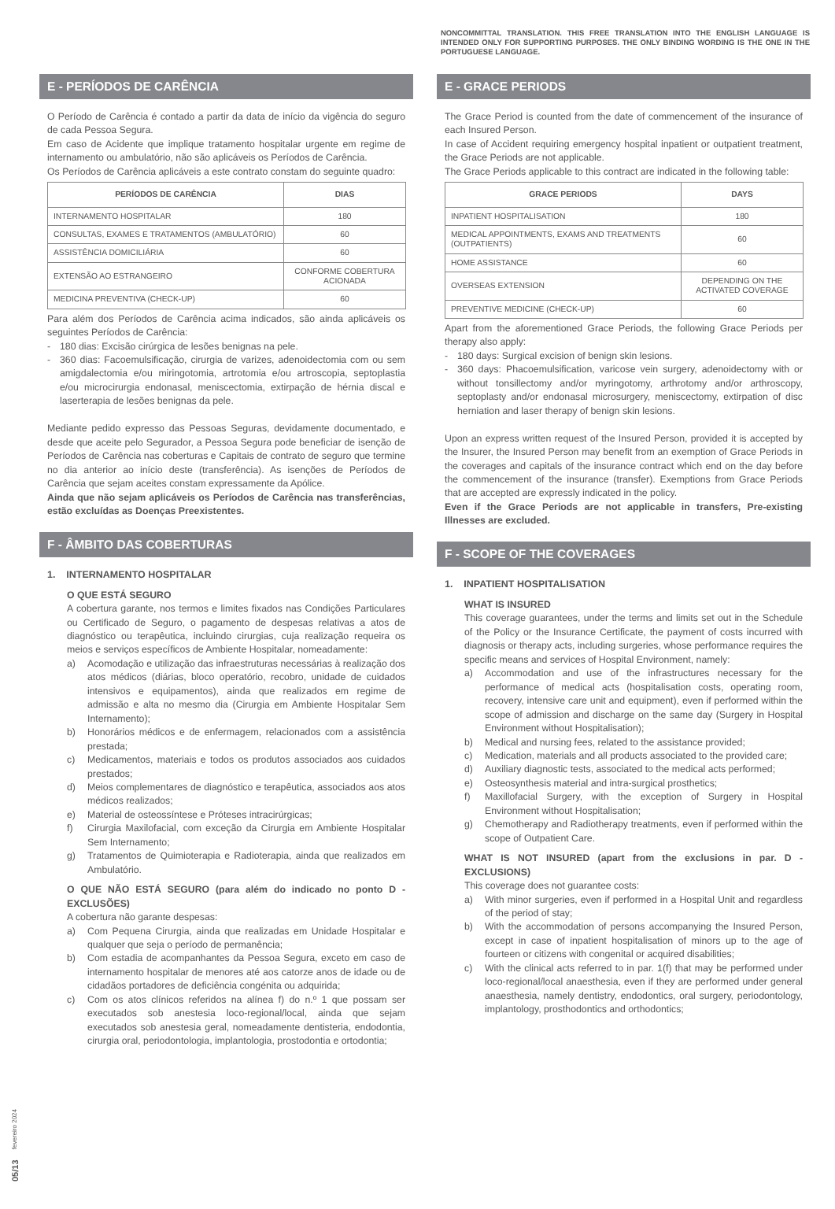NONCOMMITTAL TRANSLATION. THIS FREE TRANSLATION INTO THE ENGLISH LANGUAGE IS INTENDED ONLY FOR SUPPORTING PURPOSES. THE ONLY BINDING WORDING IS THE ONE IN THE PORTUGUESE LANGUAGE.
E - PERÍODOS DE CARÊNCIA
O Período de Carência é contado a partir da data de início da vigência do seguro de cada Pessoa Segura.
Em caso de Acidente que implique tratamento hospitalar urgente em regime de internamento ou ambulatório, não são aplicáveis os Períodos de Carência.
Os Períodos de Carência aplicáveis a este contrato constam do seguinte quadro:
| PERÍODOS DE CARÊNCIA | DIAS |
| --- | --- |
| INTERNAMENTO HOSPITALAR | 180 |
| CONSULTAS, EXAMES E TRATAMENTOS (AMBULATÓRIO) | 60 |
| ASSISTÊNCIA DOMICILIÁRIA | 60 |
| EXTENSÃO AO ESTRANGEIRO | CONFORME COBERTURA ACIONADA |
| MEDICINA PREVENTIVA (CHECK-UP) | 60 |
Para além dos Períodos de Carência acima indicados, são ainda aplicáveis os seguintes Períodos de Carência:
- 180 dias: Excisão cirúrgica de lesões benignas na pele.
- 360 dias: Facoemulsificação, cirurgia de varizes, adenoidectomia com ou sem amigdalectomia e/ou miringotomia, artrotomia e/ou artroscopia, septoplastia e/ou microcirurgia endonasal, meniscectomia, extirpação de hérnia discal e laserterapia de lesões benignas da pele.
Mediante pedido expresso das Pessoas Seguras, devidamente documentado, e desde que aceite pelo Segurador, a Pessoa Segura pode beneficiar de isenção de Períodos de Carência nas coberturas e Capitais de contrato de seguro que termine no dia anterior ao início deste (transferência). As isenções de Períodos de Carência que sejam aceites constam expressamente da Apólice.
Ainda que não sejam aplicáveis os Períodos de Carência nas transferências, estão excluídas as Doenças Preexistentes.
F - ÂMBITO DAS COBERTURAS
1. INTERNAMENTO HOSPITALAR
O QUE ESTÁ SEGURO
A cobertura garante, nos termos e limites fixados nas Condições Particulares ou Certificado de Seguro, o pagamento de despesas relativas a atos de diagnóstico ou terapêutica, incluindo cirurgias, cuja realização requeira os meios e serviços específicos de Ambiente Hospitalar, nomeadamente:
a) Acomodação e utilização das infraestruturas necessárias à realização dos atos médicos (diárias, bloco operatório, recobro, unidade de cuidados intensivos e equipamentos), ainda que realizados em regime de admissão e alta no mesmo dia (Cirurgia em Ambiente Hospitalar Sem Internamento);
b) Honorários médicos e de enfermagem, relacionados com a assistência prestada;
c) Medicamentos, materiais e todos os produtos associados aos cuidados prestados;
d) Meios complementares de diagnóstico e terapêutica, associados aos atos médicos realizados;
e) Material de osteossíntese e Próteses intracirúrgicas;
f) Cirurgia Maxilofacial, com exceção da Cirurgia em Ambiente Hospitalar Sem Internamento;
g) Tratamentos de Quimioterapia e Radioterapia, ainda que realizados em Ambulatório.
O QUE NÃO ESTÁ SEGURO (para além do indicado no ponto D - EXCLUSÕES)
A cobertura não garante despesas:
a) Com Pequena Cirurgia, ainda que realizadas em Unidade Hospitalar e qualquer que seja o período de permanência;
b) Com estadia de acompanhantes da Pessoa Segura, exceto em caso de internamento hospitalar de menores até aos catorze anos de idade ou de cidadãos portadores de deficiência congénita ou adquirida;
c) Com os atos clínicos referidos na alínea f) do n.º 1 que possam ser executados sob anestesia loco-regional/local, ainda que sejam executados sob anestesia geral, nomeadamente dentisteria, endodontia, cirurgia oral, periodontologia, implantologia, prostodontia e ortodontia;
E - GRACE PERIODS
The Grace Period is counted from the date of commencement of the insurance of each Insured Person.
In case of Accident requiring emergency hospital inpatient or outpatient treatment, the Grace Periods are not applicable.
The Grace Periods applicable to this contract are indicated in the following table:
| GRACE PERIODS | DAYS |
| --- | --- |
| INPATIENT HOSPITALISATION | 180 |
| MEDICAL APPOINTMENTS, EXAMS AND TREATMENTS (OUTPATIENTS) | 60 |
| HOME ASSISTANCE | 60 |
| OVERSEAS EXTENSION | DEPENDING ON THE ACTIVATED COVERAGE |
| PREVENTIVE MEDICINE (CHECK-UP) | 60 |
Apart from the aforementioned Grace Periods, the following Grace Periods per therapy also apply:
- 180 days: Surgical excision of benign skin lesions.
- 360 days: Phacoemulsification, varicose vein surgery, adenoidectomy with or without tonsillectomy and/or myringotomy, arthrotomy and/or arthroscopy, septoplasty and/or endonasal microsurgery, meniscectomy, extirpation of disc herniation and laser therapy of benign skin lesions.
Upon an express written request of the Insured Person, provided it is accepted by the Insurer, the Insured Person may benefit from an exemption of Grace Periods in the coverages and capitals of the insurance contract which end on the day before the commencement of the insurance (transfer). Exemptions from Grace Periods that are accepted are expressly indicated in the policy.
Even if the Grace Periods are not applicable in transfers, Pre-existing Illnesses are excluded.
F - SCOPE OF THE COVERAGES
1. INPATIENT HOSPITALISATION
WHAT IS INSURED
This coverage guarantees, under the terms and limits set out in the Schedule of the Policy or the Insurance Certificate, the payment of costs incurred with diagnosis or therapy acts, including surgeries, whose performance requires the specific means and services of Hospital Environment, namely:
a) Accommodation and use of the infrastructures necessary for the performance of medical acts (hospitalisation costs, operating room, recovery, intensive care unit and equipment), even if performed within the scope of admission and discharge on the same day (Surgery in Hospital Environment without Hospitalisation);
b) Medical and nursing fees, related to the assistance provided;
c) Medication, materials and all products associated to the provided care;
d) Auxiliary diagnostic tests, associated to the medical acts performed;
e) Osteosynthesis material and intra-surgical prosthetics;
f) Maxillofacial Surgery, with the exception of Surgery in Hospital Environment without Hospitalisation;
g) Chemotherapy and Radiotherapy treatments, even if performed within the scope of Outpatient Care.
WHAT IS NOT INSURED (apart from the exclusions in par. D - EXCLUSIONS)
This coverage does not guarantee costs:
a) With minor surgeries, even if performed in a Hospital Unit and regardless of the period of stay;
b) With the accommodation of persons accompanying the Insured Person, except in case of inpatient hospitalisation of minors up to the age of fourteen or citizens with congenital or acquired disabilities;
c) With the clinical acts referred to in par. 1(f) that may be performed under loco-regional/local anaesthesia, even if they are performed under general anaesthesia, namely dentistry, endodontics, oral surgery, periodontology, implantology, prosthodontics and orthodontics;
05/13 fevereiro 2024